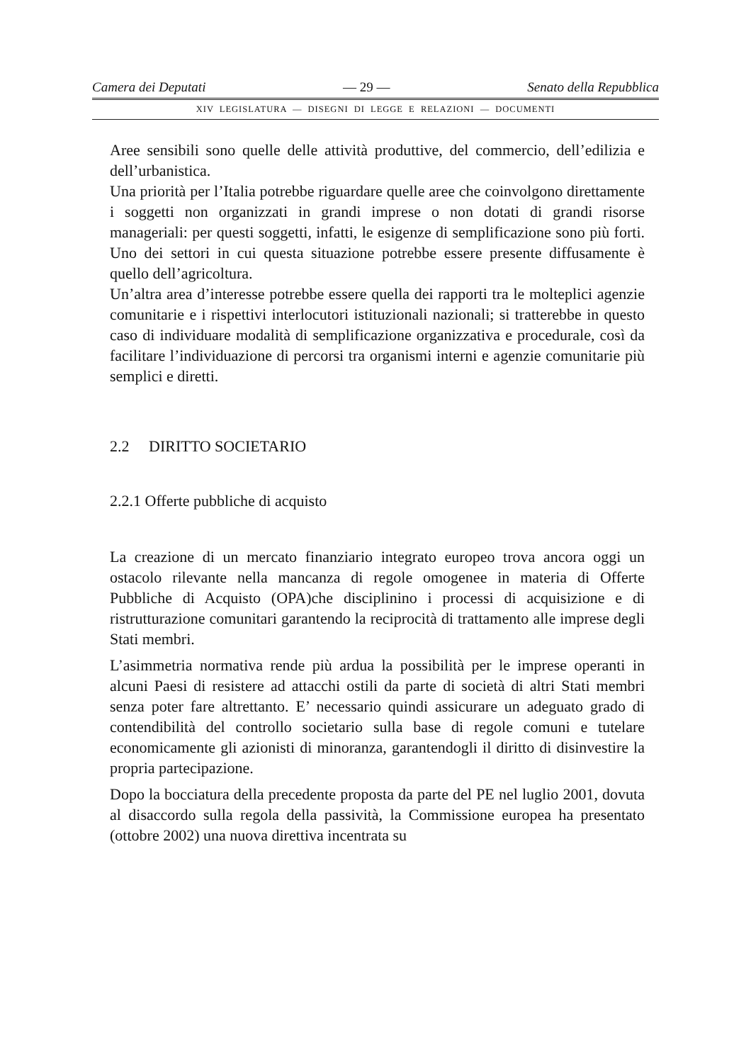Camera dei Deputati — 29 — Senato della Repubblica
XIV LEGISLATURA — DISEGNI DI LEGGE E RELAZIONI — DOCUMENTI
Aree sensibili sono quelle delle attività produttive, del commercio, dell’edilizia e dell’urbanistica.
Una priorità per l’Italia potrebbe riguardare quelle aree che coinvolgono direttamente i soggetti non organizzati in grandi imprese o non dotati di grandi risorse manageriali: per questi soggetti, infatti, le esigenze di semplificazione sono più forti. Uno dei settori in cui questa situazione potrebbe essere presente diffusamente è quello dell’agricoltura.
Un’altra area d’interesse potrebbe essere quella dei rapporti tra le molteplici agenzie comunitarie e i rispettivi interlocutori istituzionali nazionali; si tratterebbe in questo caso di individuare modalità di semplificazione organizzativa e procedurale, così da facilitare l’individuazione di percorsi tra organismi interni e agenzie comunitarie più semplici e diretti.
2.2 DIRITTO SOCIETARIO
2.2.1 Offerte pubbliche di acquisto
La creazione di un mercato finanziario integrato europeo trova ancora oggi un ostacolo rilevante nella mancanza di regole omogenee in materia di Offerte Pubbliche di Acquisto (OPA)che disciplinino i processi di acquisizione e di ristrutturazione comunitari garantendo la reciprocità di trattamento alle imprese degli Stati membri.
L’asimmetria normativa rende più ardua la possibilità per le imprese operanti in alcuni Paesi di resistere ad attacchi ostili da parte di società di altri Stati membri senza poter fare altrettanto. E’ necessario quindi assicurare un adeguato grado di contendibilità del controllo societario sulla base di regole comuni e tutelare economicamente gli azionisti di minoranza, garantendogli il diritto di disinvestire la propria partecipazione.
Dopo la bocciatura della precedente proposta da parte del PE nel luglio 2001, dovuta al disaccordo sulla regola della passività, la Commissione europea ha presentato (ottobre 2002) una nuova direttiva incentrata su